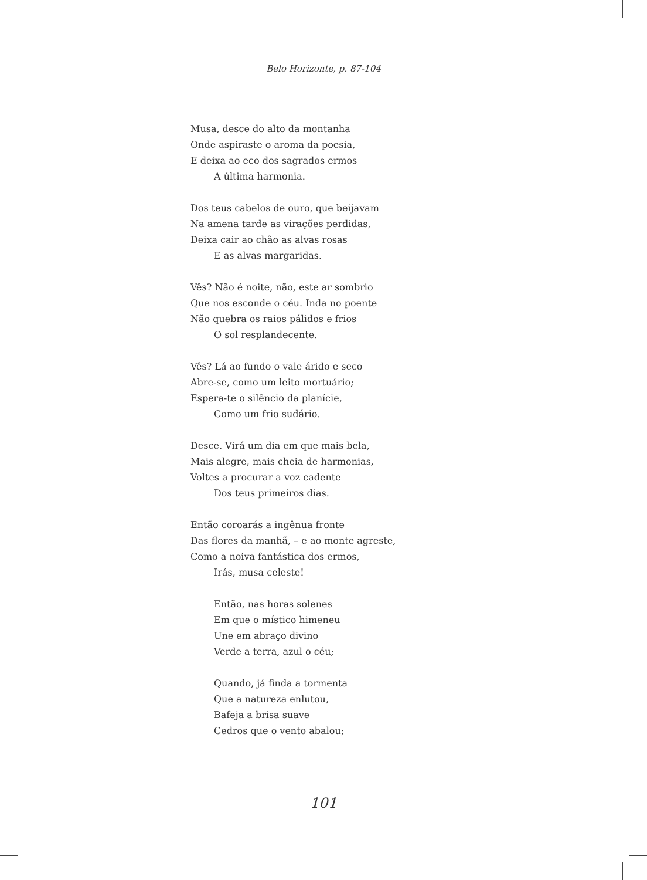Belo Horizonte, p. 87-104
Musa, desce do alto da montanha
Onde aspiraste o aroma da poesia,
E deixa ao eco dos sagrados ermos
A última harmonia.
Dos teus cabelos de ouro, que beijavam
Na amena tarde as virações perdidas,
Deixa cair ao chão as alvas rosas
E as alvas margaridas.
Vês? Não é noite, não, este ar sombrio
Que nos esconde o céu. Inda no poente
Não quebra os raios pálidos e frios
O sol resplandecente.
Vês? Lá ao fundo o vale árido e seco
Abre-se, como um leito mortuário;
Espera-te o silêncio da planície,
Como um frio sudário.
Desce. Virá um dia em que mais bela,
Mais alegre, mais cheia de harmonias,
Voltes a procurar a voz cadente
Dos teus primeiros dias.
Então coroarás a ingênua fronte
Das flores da manhã, – e ao monte agreste,
Como a noiva fantástica dos ermos,
Irás, musa celeste!
Então, nas horas solenes
Em que o místico himeneu
Une em abraço divino
Verde a terra, azul o céu;
Quando, já finda a tormenta
Que a natureza enlutou,
Bafeja a brisa suave
Cedros que o vento abalou;
101